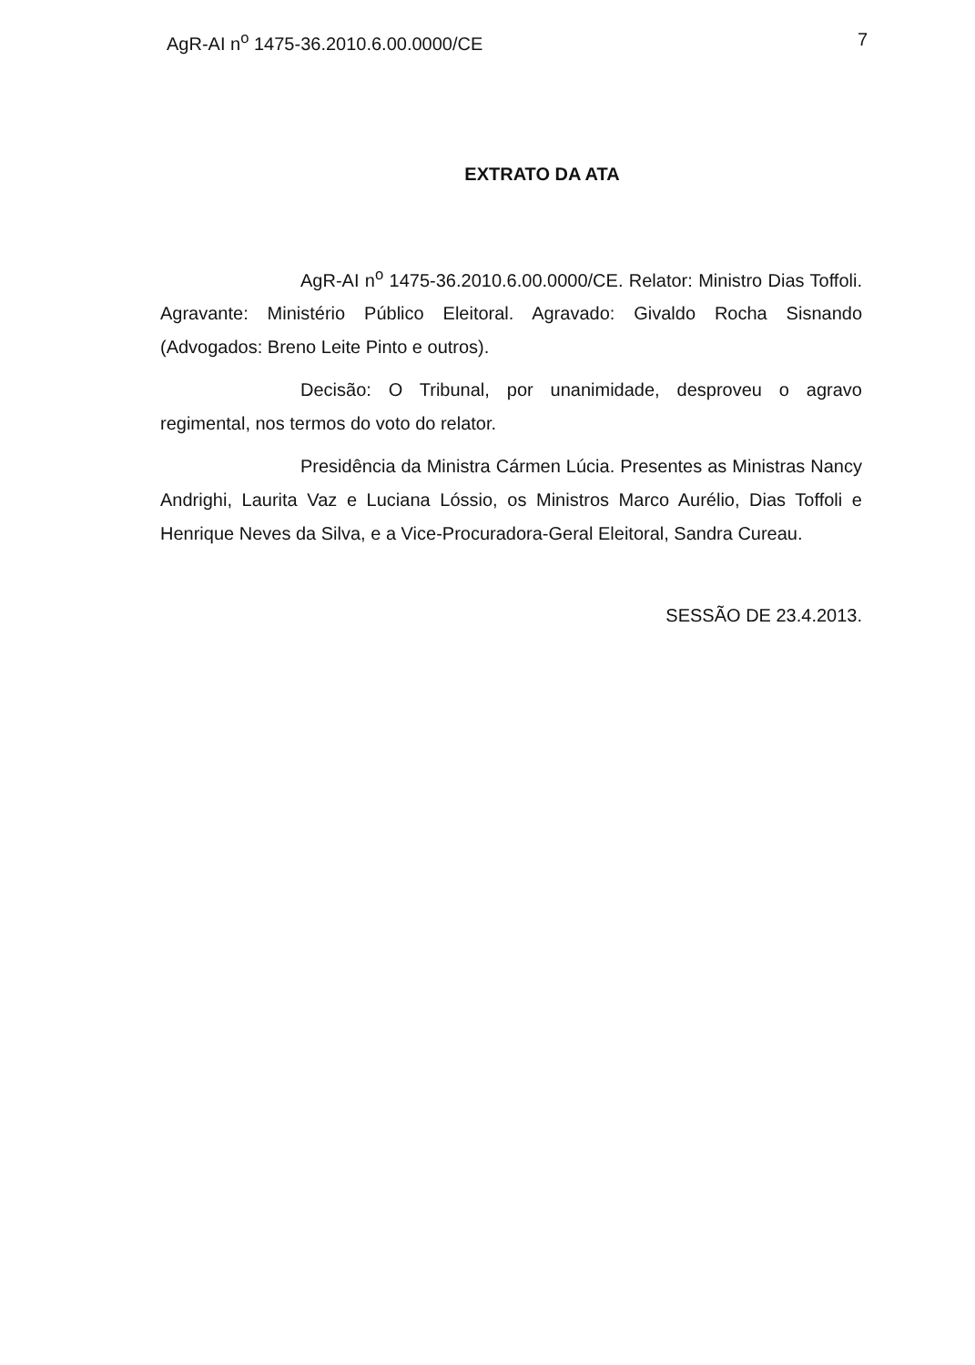AgR-AI n<sup>o</sup> 1475-36.2010.6.00.0000/CE 7
EXTRATO DA ATA
AgR-AI n<sup>o</sup> 1475-36.2010.6.00.0000/CE. Relator: Ministro Dias Toffoli. Agravante: Ministério Público Eleitoral. Agravado: Givaldo Rocha Sisnando (Advogados: Breno Leite Pinto e outros).
Decisão: O Tribunal, por unanimidade, desproveu o agravo regimental, nos termos do voto do relator.
Presidência da Ministra Cármen Lúcia. Presentes as Ministras Nancy Andrighi, Laurita Vaz e Luciana Lóssio, os Ministros Marco Aurélio, Dias Toffoli e Henrique Neves da Silva, e a Vice-Procuradora-Geral Eleitoral, Sandra Cureau.
SESSÃO DE 23.4.2013.